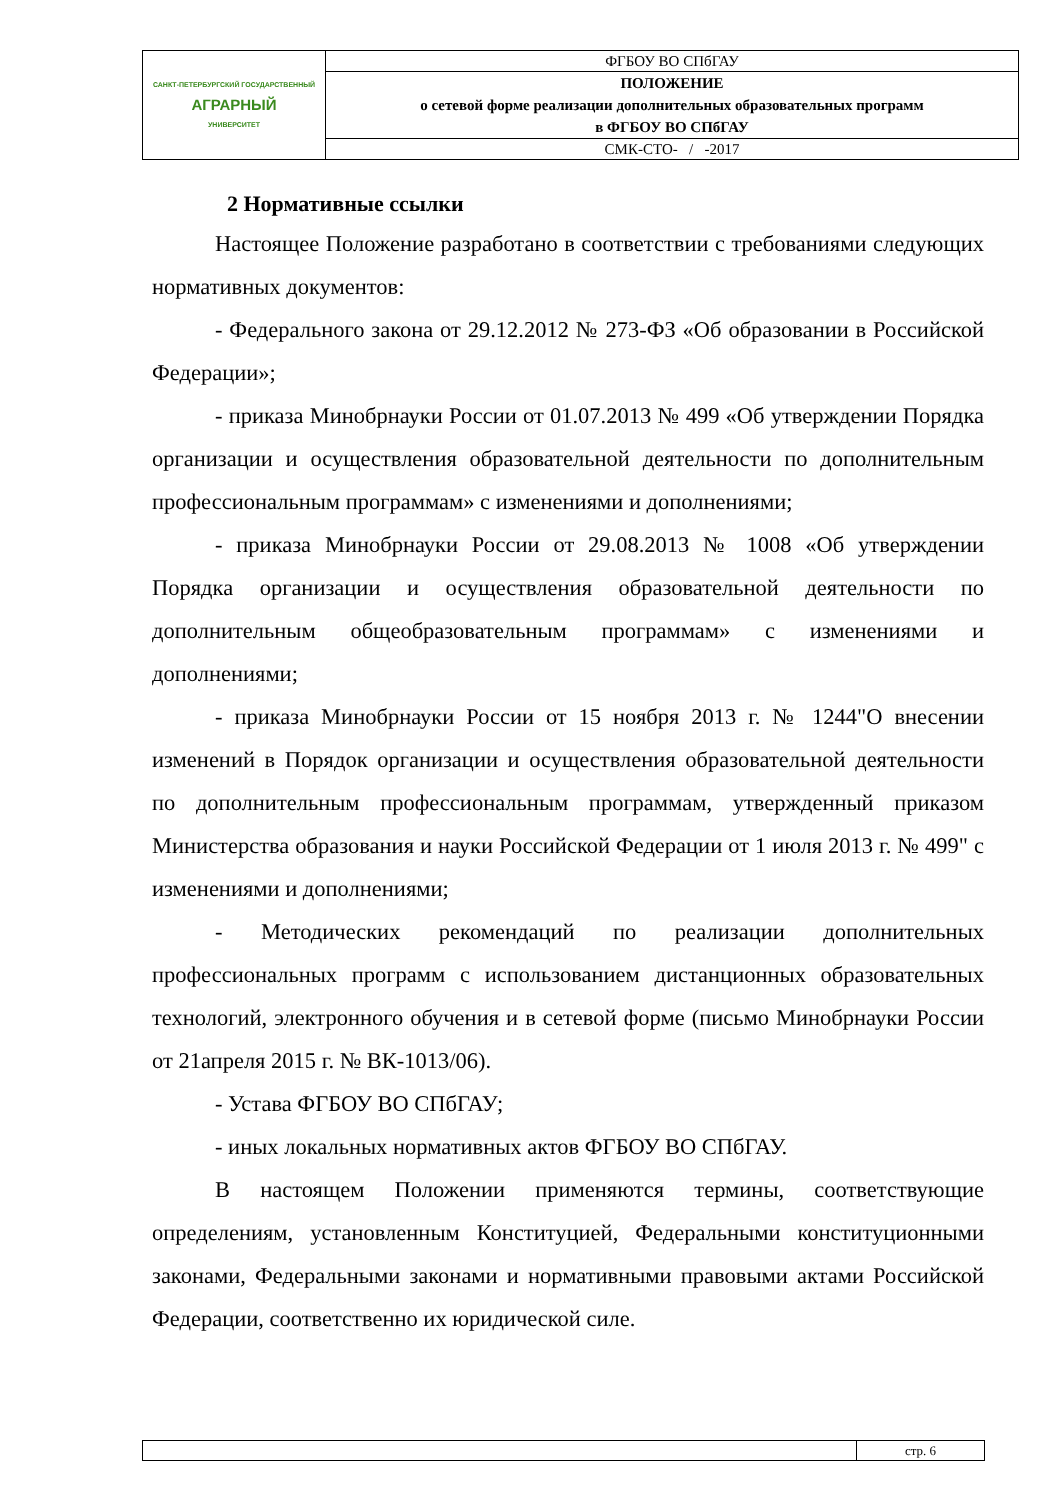| САНКТ-ПЕТЕРБУРГСКИЙ ГОСУДАРСТВЕННЫЙ АГРАРНЫЙ УНИВЕРСИТЕТ | ФГБОУ ВО СПбГАУ |
| | ПОЛОЖЕНИЕ о сетевой форме реализации дополнительных образовательных программ в ФГБОУ ВО СПбГАУ |
| | СМК-СТО- / -2017 |
2 Нормативные ссылки
Настоящее Положение разработано в соответствии с требованиями следующих нормативных документов:
- Федерального закона от 29.12.2012 № 273-ФЗ «Об образовании в Российской Федерации»;
- приказа Минобрнауки России от 01.07.2013 № 499 «Об утверждении Порядка организации и осуществления образовательной деятельности по дополнительным профессиональным программам» с изменениями и дополнениями;
- приказа Минобрнауки России от 29.08.2013 № 1008 «Об утверждении Порядка организации и осуществления образовательной деятельности по дополнительным общеобразовательным программам» с изменениями и дополнениями;
- приказа Минобрнауки России от 15 ноября 2013 г. № 1244"О внесении изменений в Порядок организации и осуществления образовательной деятельности по дополнительным профессиональным программам, утвержденный приказом Министерства образования и науки Российской Федерации от 1 июля 2013 г. № 499" с изменениями и дополнениями;
- Методических рекомендаций по реализации дополнительных профессиональных программ с использованием дистанционных образовательных технологий, электронного обучения и в сетевой форме (письмо Минобрнауки России от 21апреля 2015 г. № ВК-1013/06).
- Устава ФГБОУ ВО СПбГАУ;
- иных локальных нормативных актов ФГБОУ ВО СПбГАУ.
В настоящем Положении применяются термины, соответствующие определениям, установленным Конституцией, Федеральными конституционными законами, Федеральными законами и нормативными правовыми актами Российской Федерации, соответственно их юридической силе.
| | стр. 6 |